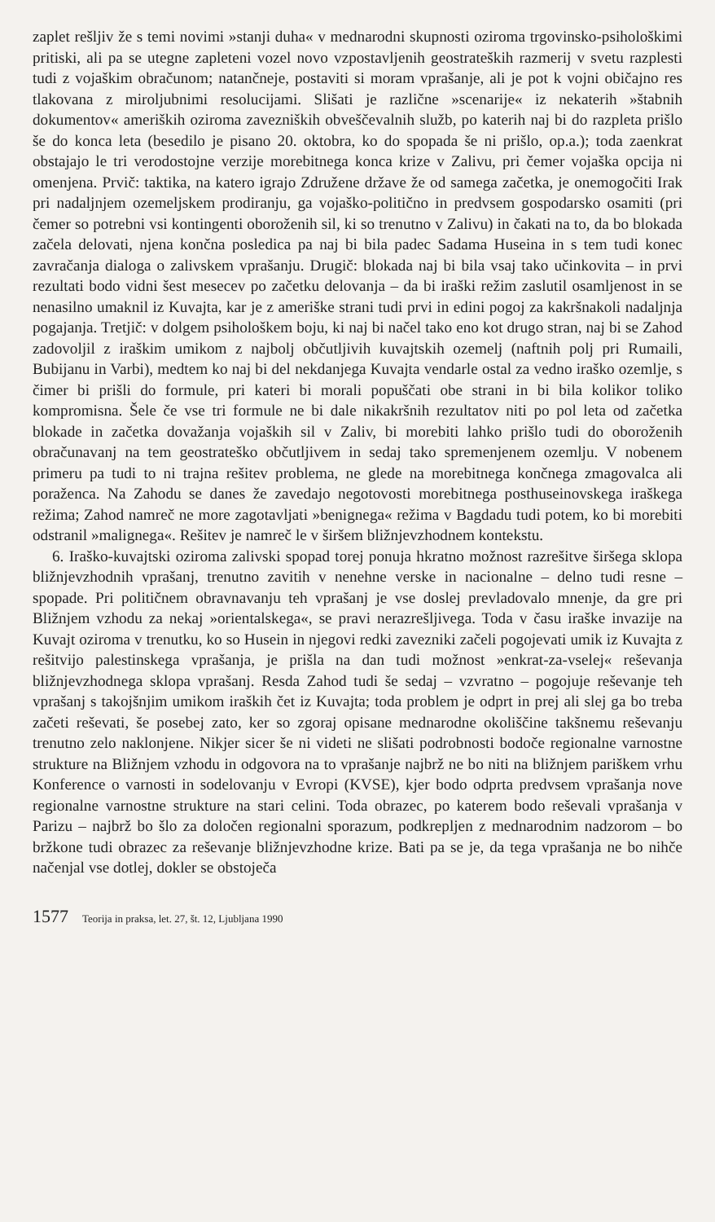zaplet rešljiv že s temi novimi »stanji duha« v mednarodni skupnosti oziroma trgovinsko-psihološkimi pritiski, ali pa se utegne zapleteni vozel novo vzpostavljenih geostrateških razmerij v svetu razplesti tudi z vojaškim obračunom; natančneje, postaviti si moram vprašanje, ali je pot k vojni običajno res tlakovana z miroljubnimi resolucijami. Slišati je različne »scenarije« iz nekaterih »štabnih dokumentov« ameriških oziroma zavezniških obveščevalnih služb, po katerih naj bi do razpleta prišlo še do konca leta (besedilo je pisano 20. oktobra, ko do spopada še ni prišlo, op.a.); toda zaenkrat obstajajo le tri verodostojne verzije morebitnega konca krize v Zalivu, pri čemer vojaška opcija ni omenjena. Prvič: taktika, na katero igrajo Združene države že od samega začetka, je onemogočiti Irak pri nadaljnjem ozemeljskem prodiranju, ga vojaško-politično in predvsem gospodarsko osamiti (pri čemer so potrebni vsi kontingenti oboroženih sil, ki so trenutno v Zalivu) in čakati na to, da bo blokada začela delovati, njena končna posledica pa naj bi bila padec Sadama Huseina in s tem tudi konec zavračanja dialoga o zalivskem vprašanju. Drugič: blokada naj bi bila vsaj tako učinkovita – in prvi rezultati bodo vidni šest mesecev po začetku delovanja – da bi iraški režim zaslutil osamljenost in se nenasilno umaknil iz Kuvajta, kar je z ameriške strani tudi prvi in edini pogoj za kakršnakoli nadaljnja pogajanja. Tretjič: v dolgem psihološkem boju, ki naj bi načel tako eno kot drugo stran, naj bi se Zahod zadovoljil z iraškim umikom z najbolj občutljivih kuvajtskih ozemelj (naftnih polj pri Rumaili, Bubijanu in Varbi), medtem ko naj bi del nekdanjega Kuvajta vendarle ostal za vedno iraško ozemlje, s čimer bi prišli do formule, pri kateri bi morali popuščati obe strani in bi bila kolikor toliko kompromisna. Šele če vse tri formule ne bi dale nikakršnih rezultatov niti po pol leta od začetka blokade in začetka dovažanja vojaških sil v Zaliv, bi morebiti lahko prišlo tudi do oboroženih obračunavanj na tem geostrateško občutljivem in sedaj tako spremenjenem ozemlju. V nobenem primeru pa tudi to ni trajna rešitev problema, ne glede na morebitnega končnega zmagovalca ali poraženca. Na Zahodu se danes že zavedajo negotovosti morebitnega posthuseinovskega iraškega režima; Zahod namreč ne more zagotavljati »benignega« režima v Bagdadu tudi potem, ko bi morebiti odstranil »malignega«. Rešitev je namreč le v širšem bližnjevzhodnem kontekstu.
6. Iraško-kuvajtski oziroma zalivski spopad torej ponuja hkratno možnost razrešitve širšega sklopa bližnjevzhodnih vprašanj, trenutno zavitih v nenehne verske in nacionalne – delno tudi resne – spopade. Pri političnem obravnavanju teh vprašanj je vse doslej prevladovalo mnenje, da gre pri Bližnjem vzhodu za nekaj »orientalskega«, se pravi nerazrešljivega. Toda v času iraške invazije na Kuvajt oziroma v trenutku, ko so Husein in njegovi redki zavezniki začeli pogojevati umik iz Kuvajta z rešitvijo palestinskega vprašanja, je prišla na dan tudi možnost »enkrat-za-vselej« reševanja bližnjevzhodnega sklopa vprašanj. Resda Zahod tudi še sedaj – vzvratno – pogojuje reševanje teh vprašanj s takojšnjim umikom iraških čet iz Kuvajta; toda problem je odprt in prej ali slej ga bo treba začeti reševati, še posebej zato, ker so zgoraj opisane mednarodne okoliščine takšnemu reševanju trenutno zelo naklonjene. Nikjer sicer še ni videti ne slišati podrobnosti bodoče regionalne varnostne strukture na Bližnjem vzhodu in odgovora na to vprašanje najbrž ne bo niti na bližnjem pariškem vrhu Konference o varnosti in sodelovanju v Evropi (KVSE), kjer bodo odprta predvsem vprašanja nove regionalne varnostne strukture na stari celini. Toda obrazec, po katerem bodo reševali vprašanja v Parizu – najbrž bo šlo za določen regionalni sporazum, podkrepljen z mednarodnim nadzorom – bo bržkone tudi obrazec za reševanje bližnjevzhodne krize. Bati pa se je, da tega vprašanja ne bo nihče načenjal vse dotlej, dokler se obstoječa
1577 Teorija in praksa, let. 27, št. 12, Ljubljana 1990